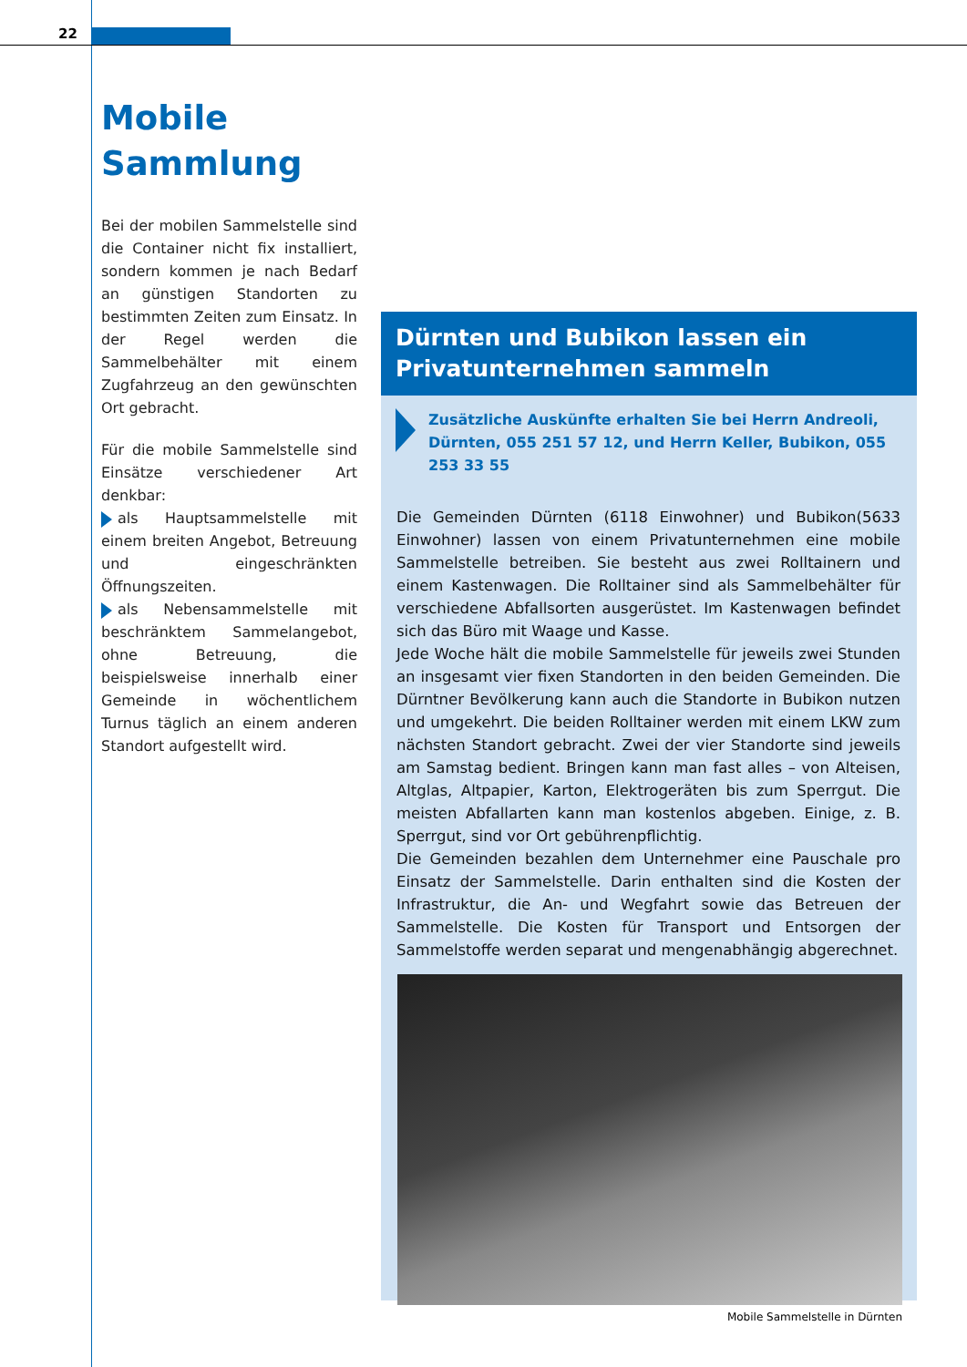22
Mobile
Sammlung
Bei der mobilen Sammelstelle sind die Container nicht fix installiert, sondern kommen je nach Bedarf an günstigen Standorten zu bestimmten Zeiten zum Einsatz. In der Regel werden die Sammelbehälter mit einem Zugfahrzeug an den gewünschten Ort gebracht.
Für die mobile Sammelstelle sind Einsätze verschiedener Art denkbar:
als Hauptsammelstelle mit einem breiten Angebot, Betreuung und eingeschränkten Öffnungszeiten.
als Nebensammelstelle mit beschränktem Sammelangebot, ohne Betreuung, die beispielsweise innerhalb einer Gemeinde in wöchentlichem Turnus täglich an einem anderen Standort aufgestellt wird.
Dürnten und Bubikon lassen ein Privatunternehmen sammeln
Zusätzliche Auskünfte erhalten Sie bei Herrn Andreoli, Dürnten, 055 251 57 12, und Herrn Keller, Bubikon, 055 253 33 55
Die Gemeinden Dürnten (6118 Einwohner) und Bubikon(5633 Einwohner) lassen von einem Privatunternehmen eine mobile Sammelstelle betreiben. Sie besteht aus zwei Rolltainern und einem Kastenwagen. Die Rolltainer sind als Sammelbehälter für verschiedene Abfallsorten ausgerüstet. Im Kastenwagen befindet sich das Büro mit Waage und Kasse.
Jede Woche hält die mobile Sammelstelle für jeweils zwei Stunden an insgesamt vier fixen Standorten in den beiden Gemeinden. Die Dürntner Bevölkerung kann auch die Standorte in Bubikon nutzen und umgekehrt. Die beiden Rolltainer werden mit einem LKW zum nächsten Standort gebracht. Zwei der vier Standorte sind jeweils am Samstag bedient. Bringen kann man fast alles – von Alteisen, Altglas, Altpapier, Karton, Elektrogeräten bis zum Sperrgut. Die meisten Abfallarten kann man kostenlos abgeben. Einige, z. B. Sperrgut, sind vor Ort gebührenpflichtig.
Die Gemeinden bezahlen dem Unternehmer eine Pauschale pro Einsatz der Sammelstelle. Darin enthalten sind die Kosten der Infrastruktur, die An- und Wegfahrt sowie das Betreuen der Sammelstelle. Die Kosten für Transport und Entsorgen der Sammelstoffe werden separat und mengenabhängig abgerechnet.
Mobile Sammelstelle in Dürnten